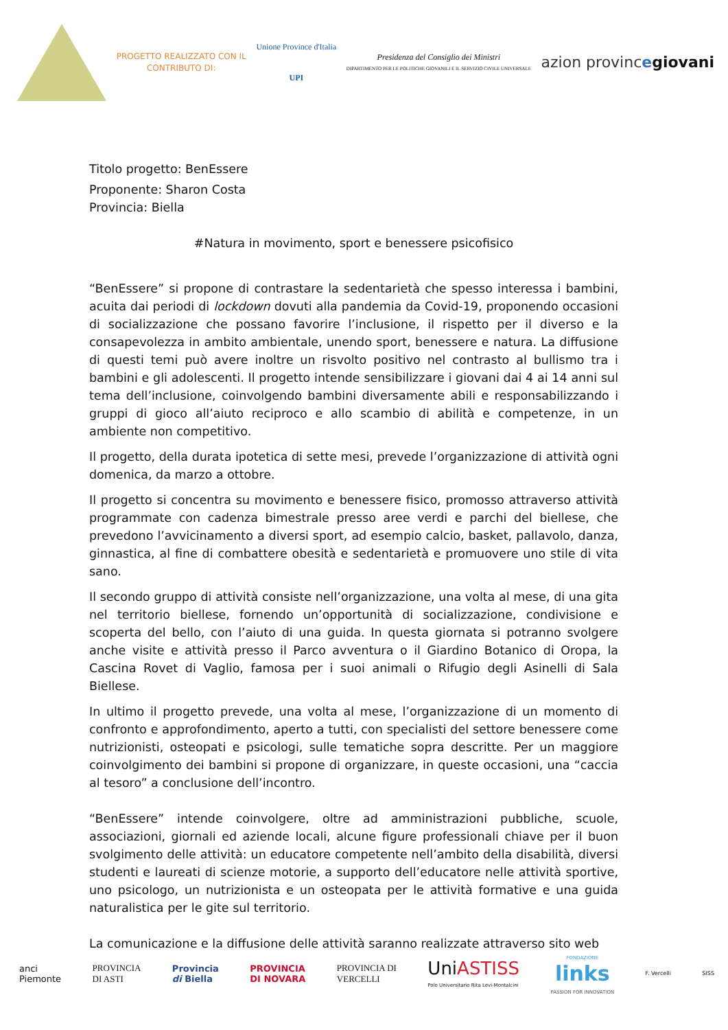PROGETTO REALIZZATO CON IL
CONTRIBUTO DI:
Unione Province d'Italia
UPI
Presidenza del Consiglio dei Ministri
DIPARTIMENTO PER LE POLITICHE GIOVANILI E IL SERVIZIO CIVILE UNIVERSALE
azion provinc egiovani
Titolo progetto: BenEssere
Proponente: Sharon Costa
Provincia: Biella
#Natura in movimento, sport e benessere psicofisico
“BenEssere” si propone di contrastare la sedentarietà che spesso interessa i bambini, acuita dai periodi di lockdown dovuti alla pandemia da Covid-19, proponendo occasioni di socializzazione che possano favorire l’inclusione, il rispetto per il diverso e la consapevolezza in ambito ambientale, unendo sport, benessere e natura. La diffusione di questi temi può avere inoltre un risvolto positivo nel contrasto al bullismo tra i bambini e gli adolescenti. Il progetto intende sensibilizzare i giovani dai 4 ai 14 anni sul tema dell’inclusione, coinvolgendo bambini diversamente abili e responsabilizzando i gruppi di gioco all’aiuto reciproco e allo scambio di abilità e competenze, in un ambiente non competitivo.
Il progetto, della durata ipotetica di sette mesi, prevede l’organizzazione di attività ogni domenica, da marzo a ottobre.
Il progetto si concentra su movimento e benessere fisico, promosso attraverso attività programmate con cadenza bimestrale presso aree verdi e parchi del biellese, che prevedono l’avvicinamento a diversi sport, ad esempio calcio, basket, pallavolo, danza, ginnastica, al fine di combattere obesità e sedentarietà e promuovere uno stile di vita sano.
Il secondo gruppo di attività consiste nell’organizzazione, una volta al mese, di una gita nel territorio biellese, fornendo un’opportunità di socializzazione, condivisione e scoperta del bello, con l’aiuto di una guida. In questa giornata si potranno svolgere anche visite e attività presso il Parco avventura o il Giardino Botanico di Oropa, la Cascina Rovet di Vaglio, famosa per i suoi animali o Rifugio degli Asinelli di Sala Biellese.
In ultimo il progetto prevede, una volta al mese, l’organizzazione di un momento di confronto e approfondimento, aperto a tutti, con specialisti del settore benessere come nutrizionisti, osteopati e psicologi, sulle tematiche sopra descritte. Per un maggiore coinvolgimento dei bambini si propone di organizzare, in queste occasioni, una “caccia al tesoro” a conclusione dell’incontro.
“BenEssere” intende coinvolgere, oltre ad amministrazioni pubbliche, scuole, associazioni, giornali ed aziende locali, alcune figure professionali chiave per il buon svolgimento delle attività: un educatore competente nell’ambito della disabilità, diversi studenti e laureati di scienze motorie, a supporto dell’educatore nelle attività sportive, uno psicologo, un nutrizionista e un osteopata per le attività formative e una guida naturalistica per le gite sul territorio.
La comunicazione e la diffusione delle attività saranno realizzate attraverso sito web
anci
Piemonte
PROVINCIA
DI ASTI
Provincia
di Biella
PROVINCIA
DI NOVARA
PROVINCIA DI
VERCELLI
UniASTISS
Polo Universitario Rita Levi-Montalcini
FONDAZIONE
links
PASSION FOR INNOVATION
F. Vercelli SISS